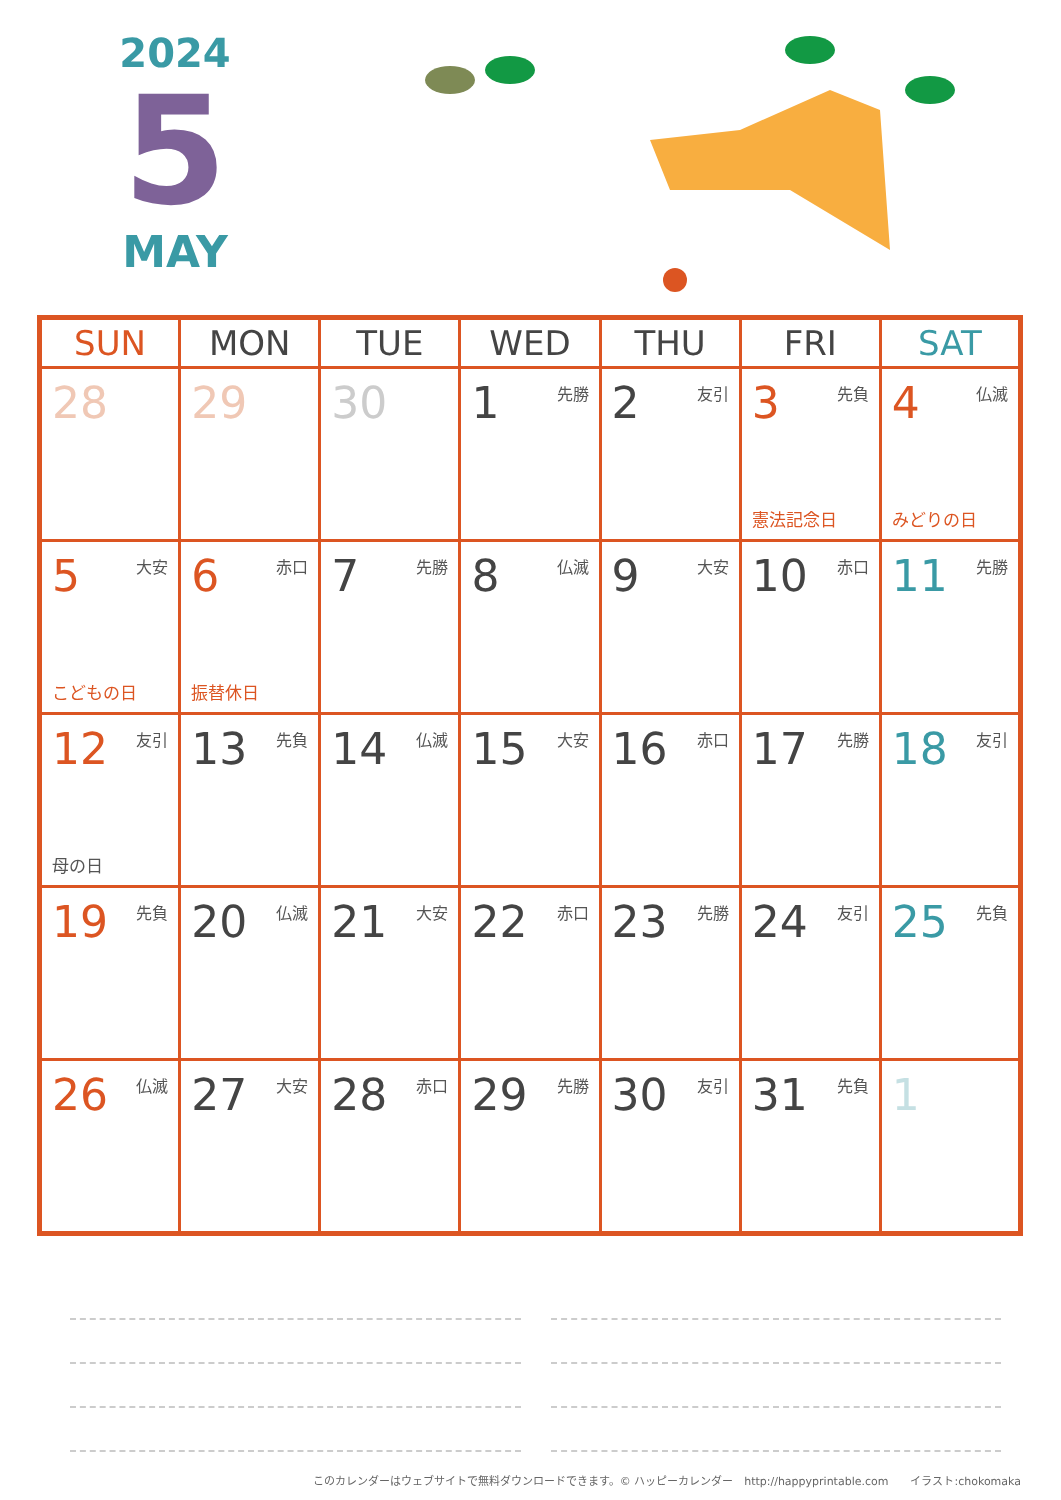2024
5
MAY
| SUN | MON | TUE | WED | THU | FRI | SAT |
| --- | --- | --- | --- | --- | --- | --- |
| 28 | 29 | 30 | 先勝 1 | 友引 2 | 先負 3 憲法記念日 | 仏滅 4 みどりの日 |
| 大安 5 こどもの日 | 赤口 6 振替休日 | 先勝 7 | 仏滅 8 | 大安 9 | 赤口 10 | 先勝 11 |
| 友引 12 母の日 | 先負 13 | 仏滅 14 | 大安 15 | 赤口 16 | 先勝 17 | 友引 18 |
| 先負 19 | 仏滅 20 | 大安 21 | 赤口 22 | 先勝 23 | 友引 24 | 先負 25 |
| 仏滅 26 | 大安 27 | 赤口 28 | 先勝 29 | 友引 30 | 先負 31 | 1 |
このカレンダーはウェブサイトで無料ダウンロードできます。© ハッピーカレンダー　http://happyprintable.com　　イラスト:chokomaka